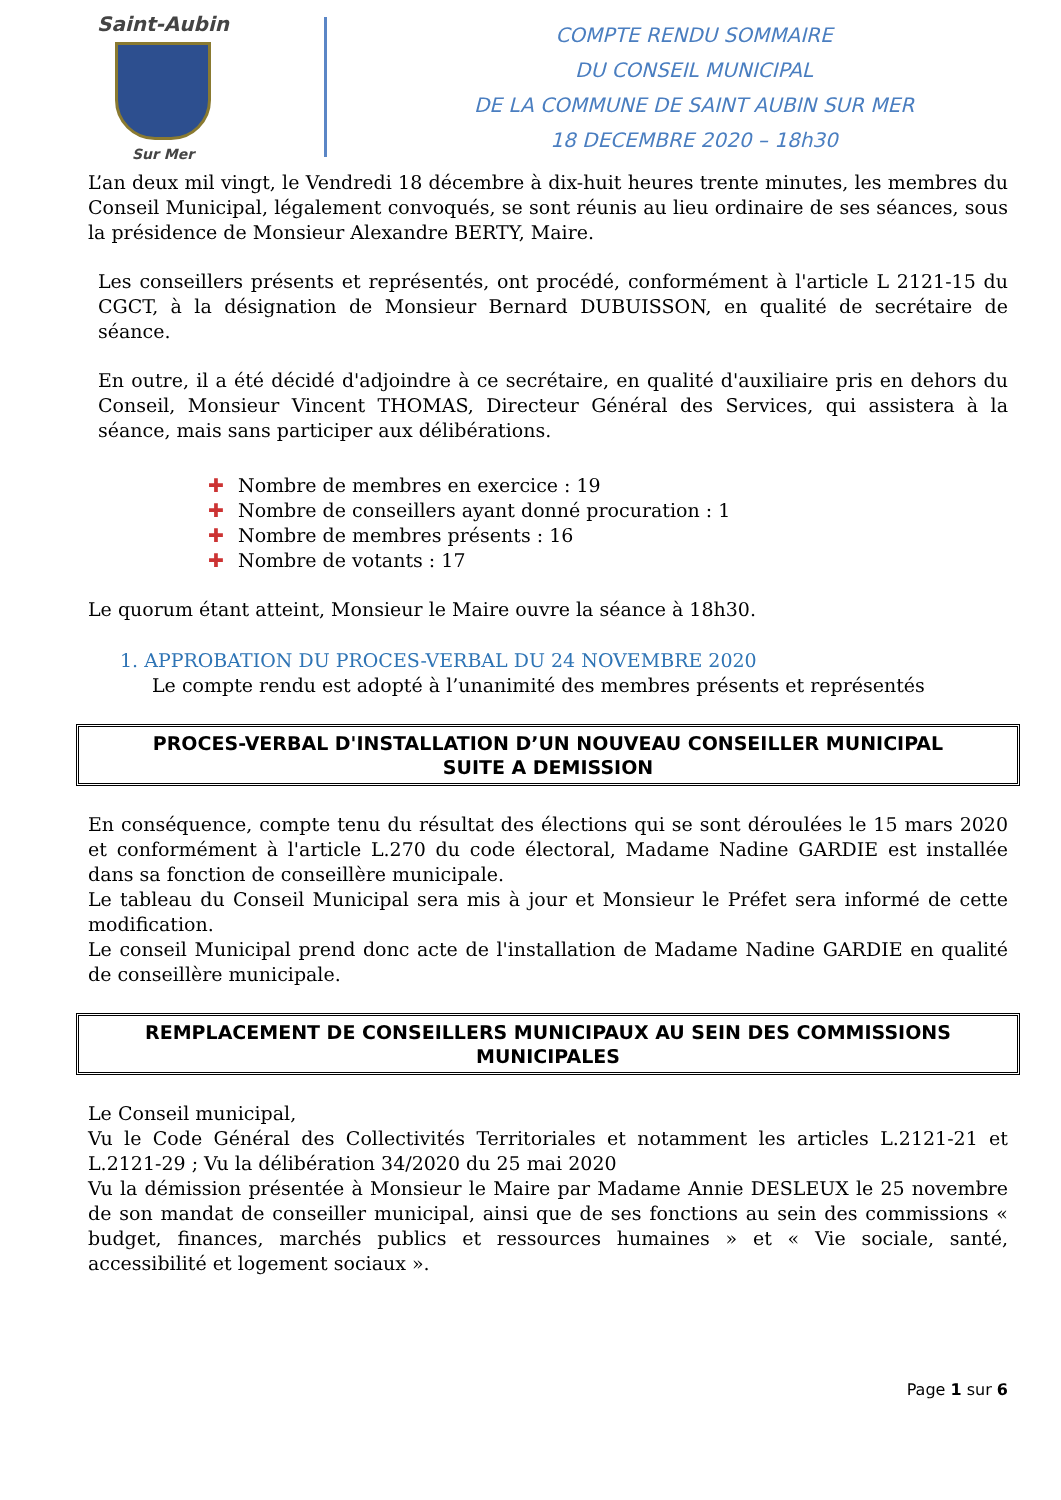Saint-Aubin
Sur Mer
COMPTE RENDU SOMMAIRE
DU CONSEIL MUNICIPAL
DE LA COMMUNE DE SAINT AUBIN SUR MER
18 DECEMBRE 2020 – 18h30
L’an deux mil vingt, le Vendredi 18 décembre à dix-huit heures trente minutes, les membres du Conseil Municipal, légalement convoqués, se sont réunis au lieu ordinaire de ses séances, sous la présidence de Monsieur Alexandre BERTY, Maire.
Les conseillers présents et représentés, ont procédé, conformément à l'article L 2121-15 du CGCT, à la désignation de Monsieur Bernard DUBUISSON, en qualité de secrétaire de séance.
En outre, il a été décidé d'adjoindre à ce secrétaire, en qualité d'auxiliaire pris en dehors du Conseil, Monsieur Vincent THOMAS, Directeur Général des Services, qui assistera à la séance, mais sans participer aux délibérations.
✚ Nombre de membres en exercice : 19
✚ Nombre de conseillers ayant donné procuration : 1
✚ Nombre de membres présents : 16
✚ Nombre de votants : 17
Le quorum étant atteint, Monsieur le Maire ouvre la séance à 18h30.
1. APPROBATION DU PROCES-VERBAL DU 24 NOVEMBRE 2020
Le compte rendu est adopté à l’unanimité des membres présents et représentés
PROCES-VERBAL D'INSTALLATION D’UN NOUVEAU CONSEILLER MUNICIPAL
SUITE A DEMISSION
En conséquence, compte tenu du résultat des élections qui se sont déroulées le 15 mars 2020 et conformément à l'article L.270 du code électoral, Madame Nadine GARDIE est installée dans sa fonction de conseillère municipale.
Le tableau du Conseil Municipal sera mis à jour et Monsieur le Préfet sera informé de cette modification.
Le conseil Municipal prend donc acte de l'installation de Madame Nadine GARDIE en qualité de conseillère municipale.
REMPLACEMENT DE CONSEILLERS MUNICIPAUX AU SEIN DES COMMISSIONS
MUNICIPALES
Le Conseil municipal,
Vu le Code Général des Collectivités Territoriales et notamment les articles L.2121-21 et L.2121-29 ; Vu la délibération 34/2020 du 25 mai 2020
Vu la démission présentée à Monsieur le Maire par Madame Annie DESLEUX le 25 novembre de son mandat de conseiller municipal, ainsi que de ses fonctions au sein des commissions « budget, finances, marchés publics et ressources humaines » et « Vie sociale, santé, accessibilité et logement sociaux ».
Page 1 sur 6